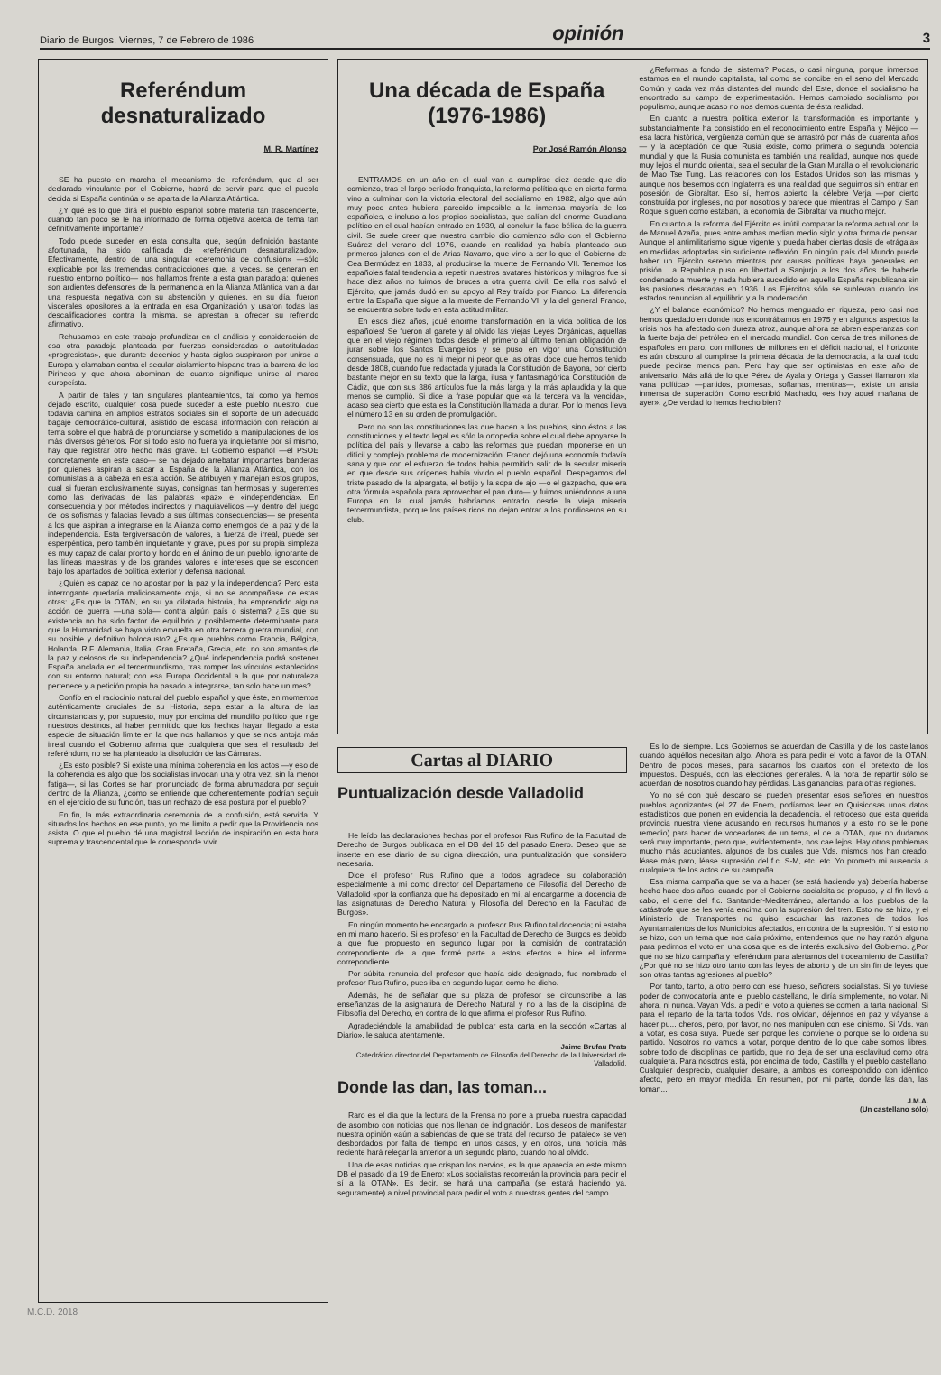Diario de Burgos, Viernes, 7 de Febrero de 1986 opinión 3
Referéndum desnaturalizado
M. R. Martínez
SE ha puesto en marcha el mecanismo del referéndum, que al ser declarado vinculante por el Gobierno, habrá de servir para que el pueblo decida si España continúa o se aparta de la Alianza Atlántica.
¿Y qué es lo que dirá el pueblo español sobre materia tan trascendente, cuando tan poco se le ha informado de forma objetiva acerca de tema tan definitivamente importante?
Todo puede suceder en esta consulta que, según definición bastante afortunada, ha sido calificada de «referéndum desnaturalizado». Efectivamente, dentro de una singular «ceremonia de confusión» —sólo explicable por las tremendas contradicciones que, a veces, se generan en nuestro entorno político— nos hallamos frente a esta gran paradoja: quienes son ardientes defensores de la permanencia en la Alianza Atlántica van a dar una respuesta negativa con su abstención y quienes, en su día, fueron viscerales opositores a la entrada en esa Organización y usaron todas las descalificaciones contra la misma, se aprestan a ofrecer su refrendo afirmativo.
Rehusamos en este trabajo profundizar en el análisis y consideración de esa otra paradoja planteada por fuerzas consideradas o autotituladas «progresistas», que durante decenios y hasta siglos suspiraron por unirse a Europa y clamaban contra el secular aislamiento hispano tras la barrera de los Pirineos y que ahora abominan de cuanto signifique unirse al marco europeísta.
A partir de tales y tan singulares planteamientos, tal como ya hemos dejado escrito, cualquier cosa puede suceder a este pueblo nuestro, que todavía camina en amplios estratos sociales sin el soporte de un adecuado bagaje democrático-cultural, asistido de escasa información con relación al tema sobre el que habrá de pronunciarse y sometido a manipulaciones de los más diversos géneros. Por si todo esto no fuera ya inquietante por sí mismo, hay que registrar otro hecho más grave. El Gobierno español —el PSOE concretamente en este caso— se ha dejado arrebatar importantes banderas por quienes aspiran a sacar a España de la Alianza Atlántica, con los comunistas a la cabeza en esta acción. Se atribuyen y manejan estos grupos, cual si fueran exclusivamente suyas, consignas tan hermosas y sugerentes como las derivadas de las palabras «paz» e «independencia». En consecuencia y por métodos indirectos y maquiavélicos —y dentro del juego de los sofismas y falacias llevado a sus últimas consecuencias— se presenta a los que aspiran a integrarse en la Alianza como enemigos de la paz y de la independencia. Esta tergiversación de valores, a fuerza de irreal, puede ser esperpéntica, pero también inquietante y grave, pues por su propia simpleza es muy capaz de calar pronto y hondo en el ánimo de un pueblo, ignorante de las líneas maestras y de los grandes valores e intereses que se esconden bajo los apartados de política exterior y defensa nacional.
¿Quién es capaz de no apostar por la paz y la independencia? Pero esta interrogante quedaría maliciosamente coja, si no se acompañase de estas otras: ¿Es que la OTAN, en su ya dilatada historia, ha emprendido alguna acción de guerra —una sola— contra algún país o sistema? ¿Es que su existencia no ha sido factor de equilibrio y posiblemente determinante para que la Humanidad se haya visto envuelta en otra tercera guerra mundial, con su posible y definitivo holocausto? ¿Es que pueblos como Francia, Bélgica, Holanda, R.F. Alemania, Italia, Gran Bretaña, Grecia, etc. no son amantes de la paz y celosos de su independencia? ¿Qué independencia podrá sostener España anclada en el tercermundismo, tras romper los vínculos establecidos con su entorno natural; con esa Europa Occidental a la que por naturaleza pertenece y a petición propia ha pasado a integrarse, tan solo hace un mes?
Confío en el raciocinio natural del pueblo español y que éste, en momentos auténticamente cruciales de su Historia, sepa estar a la altura de las circunstancias y, por supuesto, muy por encima del mundillo político que rige nuestros destinos, al haber permitido que los hechos hayan llegado a esta especie de situación límite en la que nos hallamos y que se nos antoja más irreal cuando el Gobierno afirma que cualquiera que sea el resultado del referéndum, no se ha planteado la disolución de las Cámaras.
¿Es esto posible? Si existe una mínima coherencia en los actos —y eso de la coherencia es algo que los socialistas invocan una y otra vez, sin la menor fatiga—, si las Cortes se han pronunciado de forma abrumadora por seguir dentro de la Alianza, ¿cómo se entiende que coherentemente podrían seguir en el ejercicio de su función, tras un rechazo de esa postura por el pueblo?
En fin, la más extraordinaria ceremonia de la confusión, está servida. Y situados los hechos en ese punto, yo me limito a pedir que la Providencia nos asista. O que el pueblo dé una magistral lección de inspiración en esta hora suprema y trascendental que le corresponde vivir.
Una década de España (1976-1986)
Por José Ramón Alonso
ENTRAMOS en un año en el cual van a cumplirse diez desde que dio comienzo, tras el largo período franquista, la reforma política que en cierta forma vino a culminar con la victoria electoral del socialismo en 1982, algo que aún muy poco antes hubiera parecido imposible a la inmensa mayoría de los españoles, e incluso a los propios socialistas, que salían del enorme Guadiana político en el cual habían entrado en 1939, al concluir la fase bélica de la guerra civil. Se suele creer que nuestro cambio dio comienzo sólo con el Gobierno Suárez del verano del 1976, cuando en realidad ya había planteado sus primeros jalones con el de Arias Navarro, que vino a ser lo que el Gobierno de Cea Bermúdez en 1833, al producirse la muerte de Fernando VII. Tenemos los españoles fatal tendencia a repetir nuestros avatares históricos y milagros fue si hace diez años no fuimos de bruces a otra guerra civil. De ella nos salvó el Ejército, que jamás dudó en su apoyo al Rey traído por Franco. La diferencia entre la España que sigue a la muerte de Fernando VII y la del general Franco, se encuentra sobre todo en esta actitud militar.
En esos diez años, ¡qué enorme transformación en la vida política de los españoles! Se fueron al garete y al olvido las viejas Leyes Orgánicas, aquellas que en el viejo régimen todos desde el primero al último tenían obligación de jurar sobre los Santos Evangelios y se puso en vigor una Constitución consensuada, que no es ni mejor ni peor que las otras doce que hemos tenido desde 1808, cuando fue redactada y jurada la Constitución de Bayona, por cierto bastante mejor en su texto que la larga, ilusa y fantasmagórica Constitución de Cádiz, que con sus 386 artículos fue la más larga y la más aplaudida y la que menos se cumplió. Si dice la frase popular que «a la tercera va la vencida», acaso sea cierto que esta es la Constitución llamada a durar. Por lo menos lleva el número 13 en su orden de promulgación.
Pero no son las constituciones las que hacen a los pueblos, sino éstos a las constituciones y el texto legal es sólo la ortopedia sobre el cual debe apoyarse la política del país y llevarse a cabo las reformas que puedan imponerse en un difícil y complejo problema de modernización. Franco dejó una economía todavía sana y que con el esfuerzo de todos había permitido salir de la secular miseria en que desde sus orígenes había vivido el pueblo español. Despegamos del triste pasado de la alpargata, el botijo y la sopa de ajo —o el gazpacho, que era otra fórmula española para aprovechar el pan duro— y fuimos uniéndonos a una Europa en la cual jamás habríamos entrado desde la vieja miseria tercermundista, porque los países ricos no dejan entrar a los pordioseros en su club.
¿Reformas a fondo del sistema? Pocas, o casi ninguna, porque inmersos estamos en el mundo capitalista, tal como se concibe en el seno del Mercado Común y cada vez más distantes del mundo del Este, donde el socialismo ha encontrado su campo de experimentación. Hemos cambiado socialismo por populismo, aunque acaso no nos demos cuenta de ésta realidad.
En cuanto a nuestra política exterior la transformación es importante y substancialmente ha consistido en el reconocimiento entre España y Méjico —esa lacra histórica, vergüenza común que se arrastró por más de cuarenta años— y la aceptación de que Rusia existe, como primera o segunda potencia mundial y que la Rusia comunista es también una realidad, aunque nos quede muy lejos el mundo oriental, sea el secular de la Gran Muralla o el revolucionario de Mao Tse Tung. Las relaciones con los Estados Unidos son las mismas y aunque nos besemos con Inglaterra es una realidad que seguimos sin entrar en posesión de Gibraltar. Eso sí, hemos abierto la célebre Verja —por cierto construída por ingleses, no por nosotros y parece que mientras el Campo y San Roque siguen como estaban, la economía de Gibraltar va mucho mejor.
En cuanto a la reforma del Ejército es inútil comparar la reforma actual con la de Manuel Azaña, pues entre ambas median medio siglo y otra forma de pensar. Aunque el antimilitarismo sigue vigente y pueda haber ciertas dosis de «trágala» en medidas adoptadas sin suficiente reflexión. En ningún país del Mundo puede haber un Ejército sereno mientras por causas políticas haya generales en prisión. La República puso en libertad a Sanjurjo a los dos años de haberle condenado a muerte y nada hubiera sucedido en aquella España republicana sin las pasiones desatadas en 1936. Los Ejércitos sólo se sublevan cuando los estados renuncian al equilibrio y a la moderación.
¿Y el balance económico? No hemos menguado en riqueza, pero casi nos hemos quedado en donde nos encontrábamos en 1975 y en algunos aspectos la crisis nos ha afectado con dureza atroz, aunque ahora se abren esperanzas con la fuerte baja del petróleo en el mercado mundial. Con cerca de tres millones de españoles en paro, con millones de millones en el déficit nacional, el horizonte es aún obscuro al cumplirse la primera década de la democracia, a la cual todo puede pedirse menos pan. Pero hay que ser optimistas en este año de aniversario. Más allá de lo que Pérez de Ayala y Ortega y Gasset llamaron «la vana política» —partidos, promesas, soflamas, mentiras—, existe un ansia inmensa de superación. Como escribió Machado, «es hoy aquel mañana de ayer». ¿De verdad lo hemos hecho bien?
Cartas al DIARIO
Puntualización desde Valladolid
He leído las declaraciones hechas por el profesor Rus Rufino de la Facultad de Derecho de Burgos publicada en el DB del 15 del pasado Enero. Deseo que se inserte en ese diario de su digna dirección, una puntualización que considero necesaria.
Dice el profesor Rus Rufino que a todos agradece su colaboración especialmente a mí como director del Departameno de Filosofía del Derecho de Valladolid «por la confianza que ha depositado en mí, al encargarme la docencia de las asignaturas de Derecho Natural y Filosofía del Derecho en la Facultad de Burgos».
En ningún momento he encargado al profesor Rus Rufino tal docencia; ni estaba en mi mano hacerlo. Si es profesor en la Facultad de Derecho de Burgos es debido a que fue propuesto en segundo lugar por la comisión de contratación correpondiente de la que formé parte a estos efectos e hice el informe correpondiente.
Por súbita renuncia del profesor que había sido designado, fue nombrado el profesor Rus Rufino, pues iba en segundo lugar, como he dicho.
Además, he de señalar que su plaza de profesor se circunscribe a las enseñanzas de la asignatura de Derecho Natural y no a las de la disciplina de Filosofía del Derecho, en contra de lo que afirma el profesor Rus Rufino.
Agradeciéndole la amabilidad de publicar esta carta en la sección «Cartas al Diario», le saluda atentamente.
Jaime Brufau Prats
Catedrático director del Departamento de Filosofía del Derecho de la Universidad de Valladolid.
Donde las dan, las toman...
Raro es el día que la lectura de la Prensa no pone a prueba nuestra capacidad de asombro con noticias que nos llenan de indignación. Los deseos de manifestar nuestra opinión «aún a sabiendas de que se trata del recurso del pataleo» se ven desbordados por falta de tiempo en unos casos, y en otros, una noticia más reciente hará relegar la anterior a un segundo plano, cuando no al olvido.
Una de esas noticias que crispan los nervios, es la que aparecía en este mismo DB el pasado día 19 de Enero: «Los socialistas recorrerán la provincia para pedir el sí a la OTAN». Es decir, se hará una campaña (se estará haciendo ya, seguramente) a nivel provincial para pedir el voto a nuestras gentes del campo.
Es lo de siempre. Los Gobiernos se acuerdan de Castilla y de los castellanos cuando aquéllos necesitan algo. Ahora es para pedir el voto a favor de la OTAN. Dentro de pocos meses, para sacarnos los cuartos con el pretexto de los impuestos. Después, con las elecciones generales. A la hora de repartir sólo se acuerdan de nosotros cuando hay pérdidas. Las ganancias, para otras regiones.
Yo no sé con qué descaro se pueden presentar esos señores en nuestros pueblos agonizantes (el 27 de Enero, podíamos leer en Quisicosas unos datos estadísticos que ponen en evidencia la decadencia, el retroceso que esta querida provincia nuestra viene acusando en recursos humanos y a esto no se le pone remedio) para hacer de voceadores de un tema, el de la OTAN, que no dudamos será muy importante, pero que, evidentemente, nos cae lejos. Hay otros problemas mucho más acuciantes, algunos de los cuales que Vds. mismos nos han creado, léase más paro, léase supresión del f.c. S-M, etc. etc. Yo prometo mi ausencia a cualquiera de los actos de su campaña.
Esa misma campaña que se va a hacer (se está haciendo ya) debería haberse hecho hace dos años, cuando por el Gobierno socialsita se propuso, y al fin llevó a cabo, el cierre del f.c. Santander-Mediterráneo, alertando a los pueblos de la catástrofe que se les venía encima con la supresión del tren. Esto no se hizo, y el Ministerio de Transportes no quiso escuchar las razones de todos los Ayuntamaientos de los Municipios afectados, en contra de la supresión. Y si esto no se hizo, con un tema que nos caía próximo, entendemos que no hay razón alguna para pedirnos el voto en una cosa que es de interés exclusivo del Gobierno. ¿Por qué no se hizo campaña y referéndum para alertarnos del troceamiento de Castilla? ¿Por qué no se hizo otro tanto con las leyes de aborto y de un sin fin de leyes que son otras tantas agresiones al pueblo?
Por tanto, tanto, a otro perro con ese hueso, señorers socialistas. Si yo tuviese poder de convocatoria ante el pueblo castellano, le diría simplemente, no votar. Ni ahora, ni nunca. Vayan Vds. a pedir el voto a quienes se comen la tarta nacional. Si para el reparto de la tarta todos Vds. nos olvidan, déjennos en paz y váyanse a hacer pu... cheros, pero, por favor, no nos manipulen con ese cinismo. Si Vds. van a votar, es cosa suya. Puede ser porque les conviene o porque se lo ordena su partido. Nosotros no vamos a votar, porque dentro de lo que cabe somos libres, sobre todo de disciplinas de partido, que no deja de ser una esclavitud como otra cualquiera. Para nosotros está, por encima de todo, Castilla y el pueblo castellano. Cualquier desprecio, cualquier desaire, a ambos es correspondido con idéntico afecto, pero en mayor medida. En resumen, por mi parte, donde las dan, las toman...
J.M.A.
(Un castellano sólo)
M.C.D. 2018